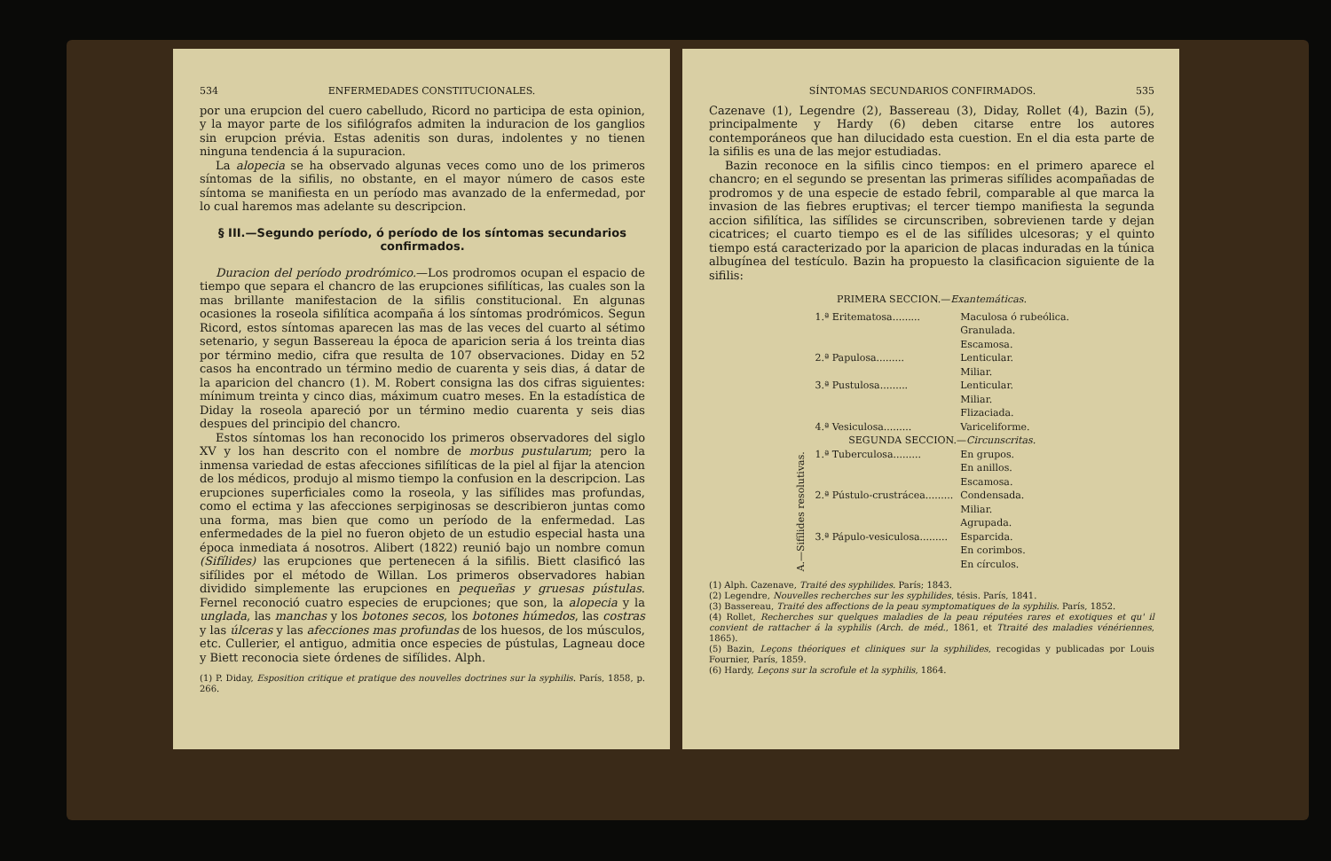534 ENFERMEDADES CONSTITUCIONALES.
por una erupcion del cuero cabelludo, Ricord no participa de esta opinion, y la mayor parte de los sifilógrafos admiten la induracion de los ganglios sin erupcion prévia. Estas adenitis son duras, indolentes y no tienen ninguna tendencia á la supuracion.
La alopecia se ha observado algunas veces como uno de los primeros síntomas de la sifilis, no obstante, en el mayor número de casos este síntoma se manifiesta en un período mas avanzado de la enfermedad, por lo cual haremos mas adelante su descripcion.
§ III.—Segundo período, ó período de los síntomas secundarios confirmados.
Duracion del período prodrómico.—Los prodromos ocupan el espacio de tiempo que separa el chancro de las erupciones sifilíticas, las cuales son la mas brillante manifestacion de la sifilis constitucional. En algunas ocasiones la roseola sifilítica acompaña á los síntomas prodrómicos. Segun Ricord, estos síntomas aparecen las mas de las veces del cuarto al sétimo setenario, y segun Bassereau la época de aparicion seria á los treinta dias por término medio, cifra que resulta de 107 observaciones. Diday en 52 casos ha encontrado un término medio de cuarenta y seis dias, á datar de la aparicion del chancro (1). M. Robert consigna las dos cifras siguientes: mínimum treinta y cinco dias, máximum cuatro meses. En la estadística de Diday la roseola apareció por un término medio cuarenta y seis dias despues del principio del chancro.
Estos síntomas los han reconocido los primeros observadores del siglo XV y los han descrito con el nombre de morbus pustularum; pero la inmensa variedad de estas afecciones sifilíticas de la piel al fijar la atencion de los médicos, produjo al mismo tiempo la confusion en la descripcion. Las erupciones superficiales como la roseola, y las sifílides mas profundas, como el ectima y las afecciones serpiginosas se describieron juntas como una forma, mas bien que como un período de la enfermedad. Las enfermedades de la piel no fueron objeto de un estudio especial hasta una época inmediata á nosotros. Alibert (1822) reunió bajo un nombre comun (Sifílides) las erupciones que pertenecen á la sifilis. Biett clasificó las sifílides por el método de Willan. Los primeros observadores habian dividido simplemente las erupciones en pequeñas y gruesas pústulas. Fernel reconoció cuatro especies de erupciones; que son, la alopecia y la unglada, las manchas y los botones secos, los botones húmedos, las costras y las úlceras y las afecciones mas profundas de los huesos, de los músculos, etc. Cullerier, el antiguo, admitia once especies de pústulas, Lagneau doce y Biett reconocia siete órdenes de sifílides. Alph.
(1) P. Diday, Esposition critique et pratique des nouvelles doctrines sur la syphilis. París, 1858, p. 266.
SÍNTOMAS SECUNDARIOS CONFIRMADOS. 535
Cazenave (1), Legendre (2), Bassereau (3), Diday, Rollet (4), Bazin (5), principalmente y Hardy (6) deben citarse entre los autores contemporáneos que han dilucidado esta cuestion. En el dia esta parte de la sifilis es una de las mejor estudiadas.
Bazin reconoce en la sifilis cinco tiempos: en el primero aparece el chancro; en el segundo se presentan las primeras sifílides acompañadas de prodromos y de una especie de estado febril, comparable al que marca la invasion de las fiebres eruptivas; el tercer tiempo manifiesta la segunda accion sifilítica, las sifílides se circunscriben, sobrevienen tarde y dejan cicatrices; el cuarto tiempo es el de las sifílides ulcesoras; y el quinto tiempo está caracterizado por la aparicion de placas induradas en la túnica albugínea del testículo. Bazin ha propuesto la clasificacion siguiente de la sifilis:
PRIMERA SECCION.—Exantemáticas.
| A.—Sifílides resolutivas. | 1.ª Eritematosa......... | Maculosa ó rubeólica. Granulada. Escamosa. |
| | 2.ª Papulosa......... | Lenticular. Miliar. |
| | 3.ª Pustulosa......... | Lenticular. Miliar. Flizaciada. |
| | 4.ª Vesiculosa......... | Variceliforme. |
| | SEGUNDA SECCION.— Circunscritas. | |
| | 1.ª Tuberculosa......... | En grupos. En anillos. Escamosa. |
| | 2.ª Pústulo-crustrácea......... | Condensada. Miliar. Agrupada. |
| | 3.ª Pápulo-vesiculosa......... | Esparcida. En corimbos. En círculos. |
(1) Alph. Cazenave, Traité des syphilides. París; 1843.
(2) Legendre, Nouvelles recherches sur les syphilides, tésis. París, 1841.
(3) Bassereau, Traité des affections de la peau symptomatiques de la syphilis. París, 1852.
(4) Rollet, Recherches sur quelques maladies de la peau réputées rares et exotiques et qu' il convient de rattacher á la syphilis (Arch. de méd., 1861, et Ttraité des maladies vénériennes, 1865).
(5) Bazin, Leçons théoriques et cliniques sur la syphilides, recogidas y publicadas por Louis Fournier, París, 1859.
(6) Hardy, Leçons sur la scrofule et la syphilis, 1864.